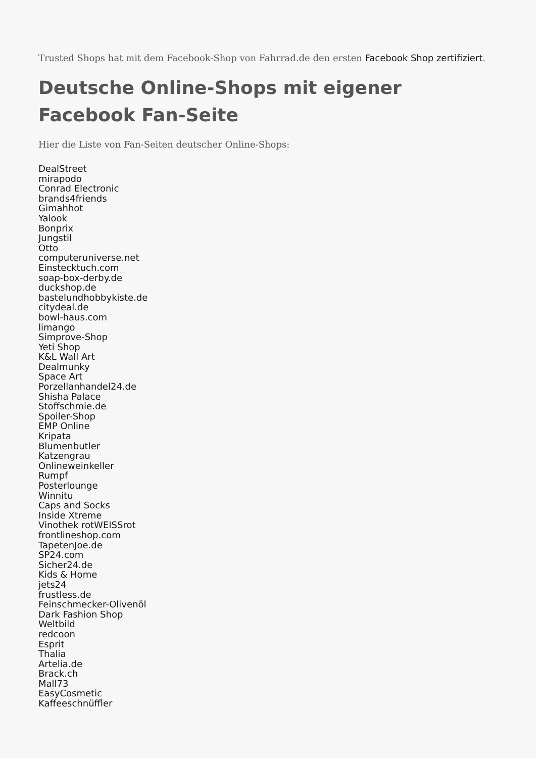Trusted Shops hat mit dem Facebook-Shop von Fahrrad.de den ersten Facebook Shop zertifiziert.
Deutsche Online-Shops mit eigener Facebook Fan-Seite
Hier die Liste von Fan-Seiten deutscher Online-Shops:
DealStreet
mirapodo
Conrad Electronic
brands4friends
Gimahhot
Yalook
Bonprix
Jungstil
Otto
computeruniverse.net
Einstecktuch.com
soap-box-derby.de
duckshop.de
bastelundhobbykiste.de
citydeal.de
bowl-haus.com
limango
Simprove-Shop
Yeti Shop
K&L Wall Art
Dealmunky
Space Art
Porzellanhandel24.de
Shisha Palace
Stoffschmie.de
Spoiler-Shop
EMP Online
Kripata
Blumenbutler
Katzengrau
Onlineweinkeller
Rumpf
Posterlounge
Winnitu
Caps and Socks
Inside Xtreme
Vinothek rotWEISSrot
frontlineshop.com
TapetenJoe.de
SP24.com
Sicher24.de
Kids & Home
jets24
frustless.de
Feinschmecker-Olivenöl
Dark Fashion Shop
Weltbild
redcoon
Esprit
Thalia
Artelia.de
Brack.ch
Mall73
EasyCosmetic
Kaffeeschnüffler